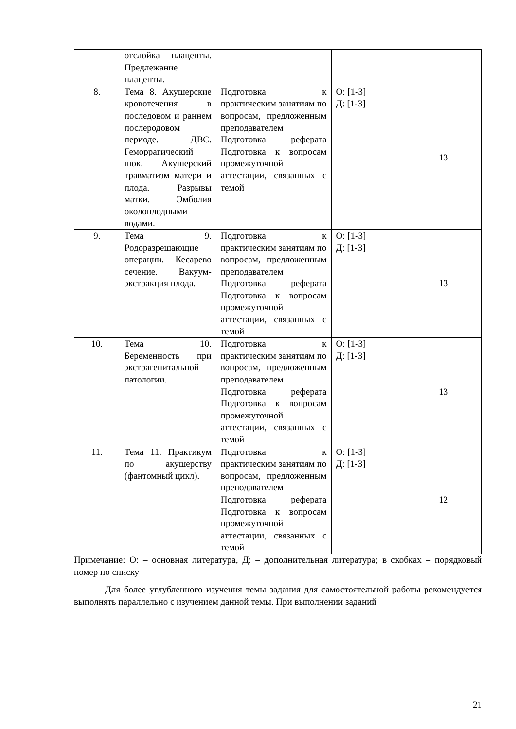| | отслойка плаценты. Предлежание плаценты. | | | |
| 8. | Тема 8. Акушерские кровотечения в последовом и раннем послеродовом периоде. ДВС. Геморрагический шок. Акушерский травматизм матери и плода. Разрывы матки. Эмболия околоплодными водами. | Подготовка к практическим занятиям по вопросам, предложенным преподавателем Подготовка реферата Подготовка к вопросам промежуточной аттестации, связанных с темой | О: [1-3] Д: [1-3] | 13 |
| 9. | Тема 9. Родоразрешающие операции. Кесарево сечение. Вакуум-экстракция плода. | Подготовка к практическим занятиям по вопросам, предложенным преподавателем Подготовка реферата Подготовка к вопросам промежуточной аттестации, связанных с темой | О: [1-3] Д: [1-3] | 13 |
| 10. | Тема 10. Беременность при экстрагенитальной патологии. | Подготовка к практическим занятиям по вопросам, предложенным преподавателем Подготовка реферата Подготовка к вопросам промежуточной аттестации, связанных с темой | О: [1-3] Д: [1-3] | 13 |
| 11. | Тема 11. Практикум по акушерству (фантомный цикл). | Подготовка к практическим занятиям по вопросам, предложенным преподавателем Подготовка реферата Подготовка к вопросам промежуточной аттестации, связанных с темой | О: [1-3] Д: [1-3] | 12 |
Примечание: О: – основная литература, Д: – дополнительная литература; в скобках – порядковый номер по списку
Для более углубленного изучения темы задания для самостоятельной работы рекомендуется выполнять параллельно с изучением данной темы. При выполнении заданий
21